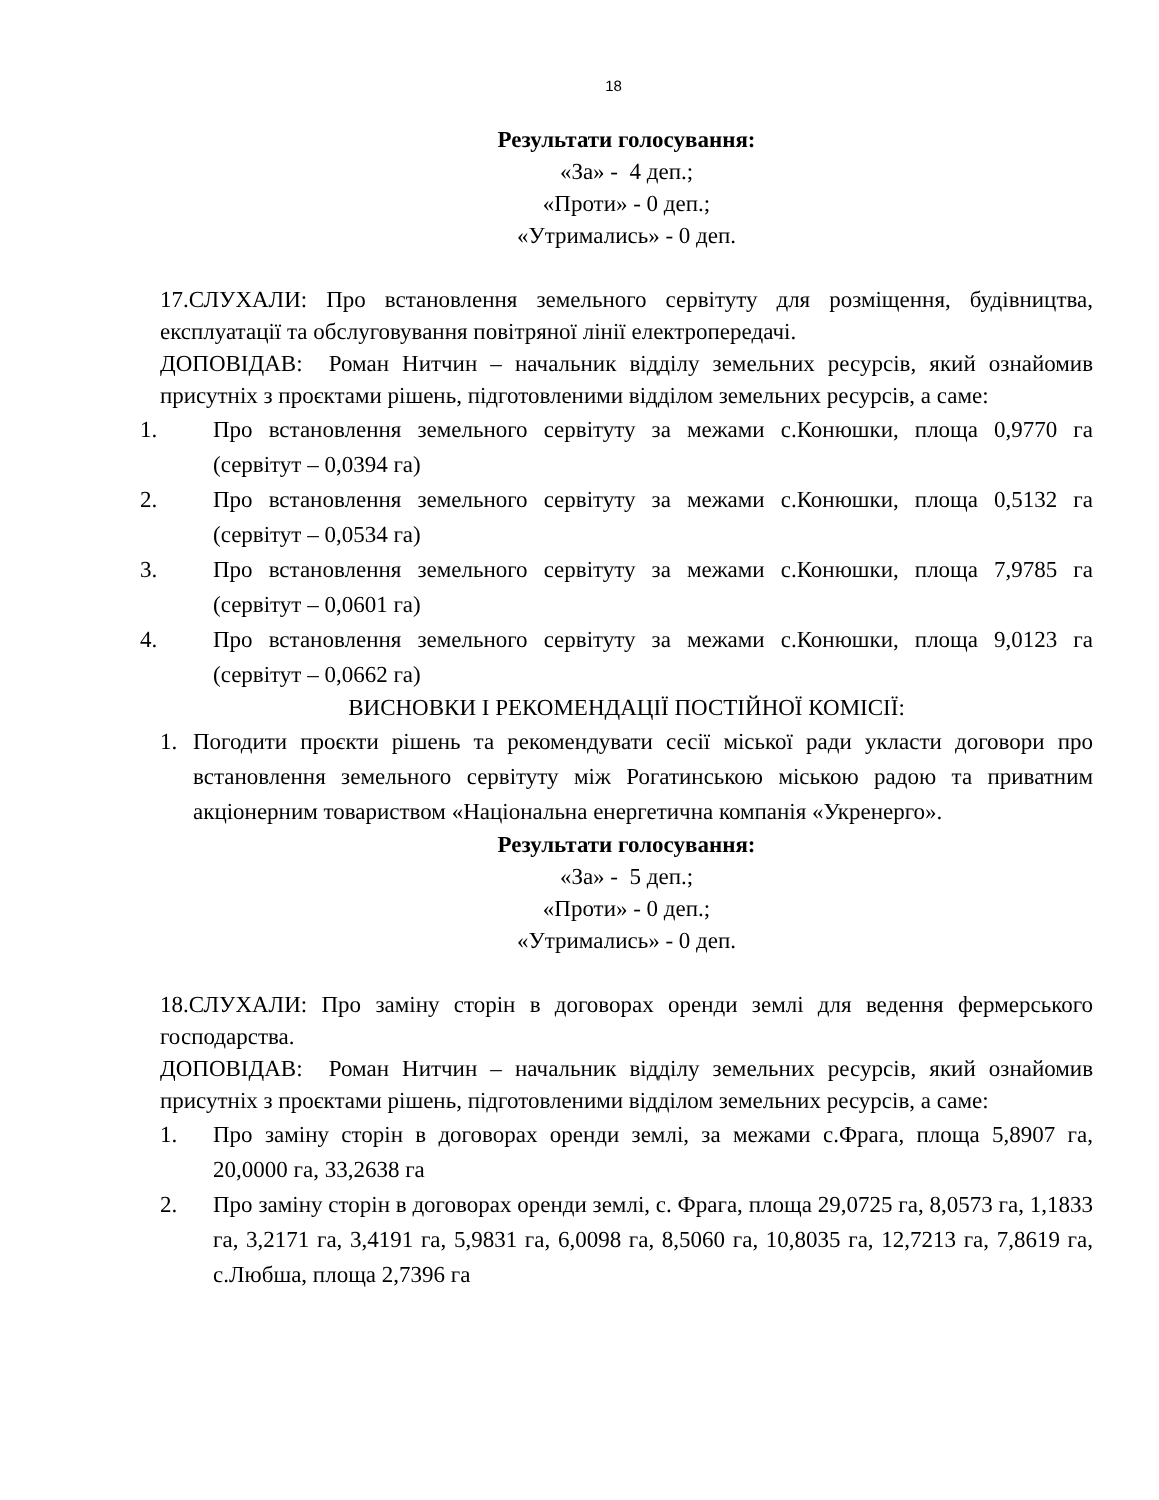18
Результати голосування:
«За» - 4 деп.;
«Проти» - 0 деп.;
«Утримались» - 0 деп.
17.СЛУХАЛИ: Про встановлення земельного сервітуту для розміщення, будівництва, експлуатації та обслуговування повітряної лінії електропередачі.
ДОПОВІДАВ: Роман Нитчин – начальник відділу земельних ресурсів, який ознайомив присутніх з проєктами рішень, підготовленими відділом земельних ресурсів, а саме:
1. Про встановлення земельного сервітуту за межами с.Конюшки, площа 0,9770 га (сервітут – 0,0394 га)
2. Про встановлення земельного сервітуту за межами с.Конюшки, площа 0,5132 га (сервітут – 0,0534 га)
3. Про встановлення земельного сервітуту за межами с.Конюшки, площа 7,9785 га (сервітут – 0,0601 га)
4. Про встановлення земельного сервітуту за межами с.Конюшки, площа 9,0123 га (сервітут – 0,0662 га)
ВИСНОВКИ І РЕКОМЕНДАЦІЇ ПОСТІЙНОЇ КОМІСІЇ:
1. Погодити проєкти рішень та рекомендувати сесії міської ради укласти договори про встановлення земельного сервітуту між Рогатинською міською радою та приватним акціонерним товариством «Національна енергетична компанія «Укренерго».
Результати голосування:
«За» - 5 деп.;
«Проти» - 0 деп.;
«Утримались» - 0 деп.
18.СЛУХАЛИ: Про заміну сторін в договорах оренди землі для ведення фермерського господарства.
ДОПОВІДАВ: Роман Нитчин – начальник відділу земельних ресурсів, який ознайомив присутніх з проєктами рішень, підготовленими відділом земельних ресурсів, а саме:
1. Про заміну сторін в договорах оренди землі, за межами с.Фрага, площа 5,8907 га, 20,0000 га, 33,2638 га
2. Про заміну сторін в договорах оренди землі, с. Фрага, площа 29,0725 га, 8,0573 га, 1,1833 га, 3,2171 га, 3,4191 га, 5,9831 га, 6,0098 га, 8,5060 га, 10,8035 га, 12,7213 га, 7,8619 га, с.Любша, площа 2,7396 га